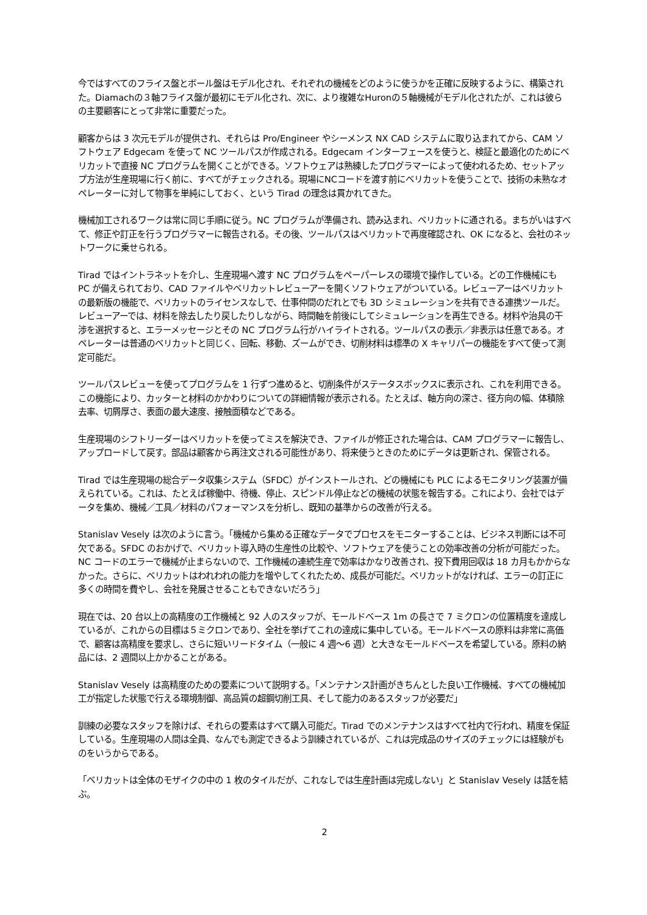今ではすべてのフライス盤とボール盤はモデル化され、それぞれの機械をどのように使うかを正確に反映するように、構築された。Diamachの３軸フライス盤が最初にモデル化され、次に、より複雑なHuronの５軸機械がモデル化されたが、これは彼らの主要顧客にとって非常に重要だった。
顧客からは 3 次元モデルが提供され、それらは Pro/Engineer やシーメンス NX CAD システムに取り込まれてから、CAM ソフトウェア Edgecam を使って NC ツールパスが作成される。Edgecam インターフェースを使うと、検証と最適化のためにベリカットで直接 NC プログラムを開くことができる。ソフトウェアは熟練したプログラマーによって使われるため、セットアップ方法が生産現場に行く前に、すべてがチェックされる。現場にNCコードを渡す前にベリカットを使うことで、技術の未熟なオペレーターに対して物事を単純にしておく、という Tirad の理念は貫かれてきた。
機械加工されるワークは常に同じ手順に従う。NC プログラムが準備され、読み込まれ、ベリカットに通される。まちがいはすべて、修正や訂正を行うプログラマーに報告される。その後、ツールパスはベリカットで再度確認され、OK になると、会社のネットワークに乗せられる。
Tirad ではイントラネットを介し、生産現場へ渡す NC プログラムをペーパーレスの環境で操作している。どの工作機械にも PC が備えられており、CAD ファイルやベリカットレビューアーを開くソフトウェアがついている。レビューアーはベリカットの最新版の機能で、ベリカットのライセンスなしで、仕事仲間のだれとでも 3D シミュレーションを共有できる連携ツールだ。レビューアーでは、材料を除去したり戻したりしながら、時間軸を前後にしてシミュレーションを再生できる。材料や治具の干渉を選択すると、エラーメッセージとその NC プログラム行がハイライトされる。ツールパスの表示／非表示は任意である。オペレーターは普通のベリカットと同じく、回転、移動、ズームができ、切削材料は標準の X キャリパーの機能をすべて使って測定可能だ。
ツールパスレビューを使ってプログラムを 1 行ずつ進めると、切削条件がステータスボックスに表示され、これを利用できる。この機能により、カッターと材料のかかわりについての詳細情報が表示される。たとえば、軸方向の深さ、径方向の幅、体積除去率、切屑厚さ、表面の最大速度、接触面積などである。
生産現場のシフトリーダーはベリカットを使ってミスを解決でき、ファイルが修正された場合は、CAM プログラマーに報告し、アップロードして戻す。部品は顧客から再注文される可能性があり、将来使うときのためにデータは更新され、保管される。
Tirad では生産現場の総合データ収集システム（SFDC）がインストールされ、どの機械にも PLC によるモニタリング装置が備えられている。これは、たとえば稼働中、待機、停止、スピンドル停止などの機械の状態を報告する。これにより、会社ではデータを集め、機械／工具／材料のパフォーマンスを分析し、既知の基準からの改善が行える。
Stanislav Vesely は次のように言う。「機械から集める正確なデータでプロセスをモニターすることは、ビジネス判断には不可欠である。SFDC のおかげで、ベリカット導入時の生産性の比較や、ソフトウェアを使うことの効率改善の分析が可能だった。NC コードのエラーで機械が止まらないので、工作機械の連続生産で効率はかなり改善され、投下費用回収は 18 カ月もかからなかった。さらに、ベリカットはわれわれの能力を増やしてくれたため、成長が可能だ。ベリカットがなければ、エラーの訂正に多くの時間を費やし、会社を発展させることもできないだろう」
現在では、20 台以上の高精度の工作機械と 92 人のスタッフが、モールドベース 1m の長さで 7 ミクロンの位置精度を達成しているが、これからの目標は５ミクロンであり、全社を挙げてこれの達成に集中している。モールドベースの原料は非常に高価で、顧客は高精度を要求し、さらに短いリードタイム（一般に 4 週～6 週）と大きなモールドベースを希望している。原料の納品には、2 週間以上かかることがある。
Stanislav Vesely は高精度のための要素について説明する。「メンテナンス計画がきちんとした良い工作機械、すべての機械加工が指定した状態で行える環境制御、高品質の超鋼切削工具、そして能力のあるスタッフが必要だ」
訓練の必要なスタッフを除けば、それらの要素はすべて購入可能だ。Tirad でのメンテナンスはすべて社内で行われ、精度を保証している。生産現場の人間は全員、なんでも測定できるよう訓練されているが、これは完成品のサイズのチェックには経験がものをいうからである。
「ベリカットは全体のモザイクの中の 1 枚のタイルだが、これなしでは生産計画は完成しない」と Stanislav Vesely は話を結ぶ。
2